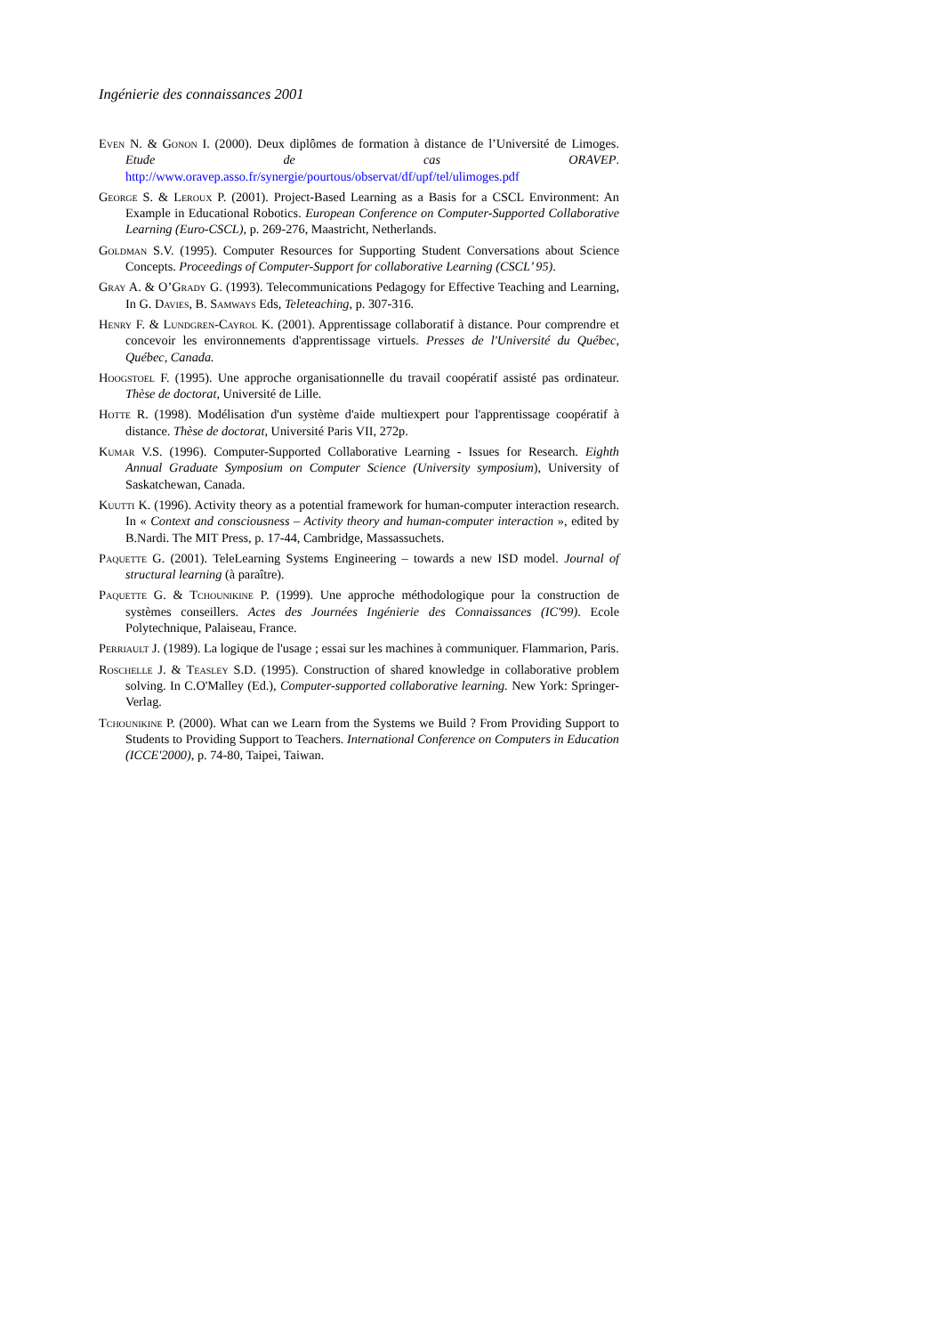Ingénierie des connaissances 2001
Even N. & Gonon I. (2000). Deux diplômes de formation à distance de l’Université de Limoges. Etude de cas ORAVEP. http://www.oravep.asso.fr/synergie/pourtous/observat/df/upf/tel/ulimoges.pdf
George S. & Leroux P. (2001). Project-Based Learning as a Basis for a CSCL Environment: An Example in Educational Robotics. European Conference on Computer-Supported Collaborative Learning (Euro-CSCL), p. 269-276, Maastricht, Netherlands.
Goldman S.V. (1995). Computer Resources for Supporting Student Conversations about Science Concepts. Proceedings of Computer-Support for collaborative Learning (CSCL’ 95).
Gray A. & O’Grady G. (1993). Telecommunications Pedagogy for Effective Teaching and Learning, In G. Davies, B. Samways Eds, Teleteaching, p. 307-316.
Henry F. & Lundgren-Cayrol K. (2001). Apprentissage collaboratif à distance. Pour comprendre et concevoir les environnements d'apprentissage virtuels. Presses de l'Université du Québec, Québec, Canada.
Hoogstoel F. (1995). Une approche organisationnelle du travail coopératif assisté pas ordinateur. Thèse de doctorat, Université de Lille.
Hotte R. (1998). Modélisation d'un système d'aide multiexpert pour l'apprentissage coopératif à distance. Thèse de doctorat, Université Paris VII, 272p.
Kumar V.S. (1996). Computer-Supported Collaborative Learning - Issues for Research. Eighth Annual Graduate Symposium on Computer Science (University symposium), University of Saskatchewan, Canada.
Kuutti K. (1996). Activity theory as a potential framework for human-computer interaction research. In « Context and consciousness – Activity theory and human-computer interaction », edited by B.Nardi. The MIT Press, p. 17-44, Cambridge, Massassuchets.
Paquette G. (2001). TeleLearning Systems Engineering – towards a new ISD model. Journal of structural learning (à paraître).
Paquette G. & Tchounikine P. (1999). Une approche méthodologique pour la construction de systèmes conseillers. Actes des Journées Ingénierie des Connaissances (IC'99). Ecole Polytechnique, Palaiseau, France.
Perriault J. (1989). La logique de l'usage ; essai sur les machines à communiquer. Flammarion, Paris.
Roschelle J. & Teasley S.D. (1995). Construction of shared knowledge in collaborative problem solving. In C.O'Malley (Ed.), Computer-supported collaborative learning. New York: Springer-Verlag.
Tchounikine P. (2000). What can we Learn from the Systems we Build ? From Providing Support to Students to Providing Support to Teachers. International Conference on Computers in Education (ICCE'2000), p. 74-80, Taipei, Taiwan.